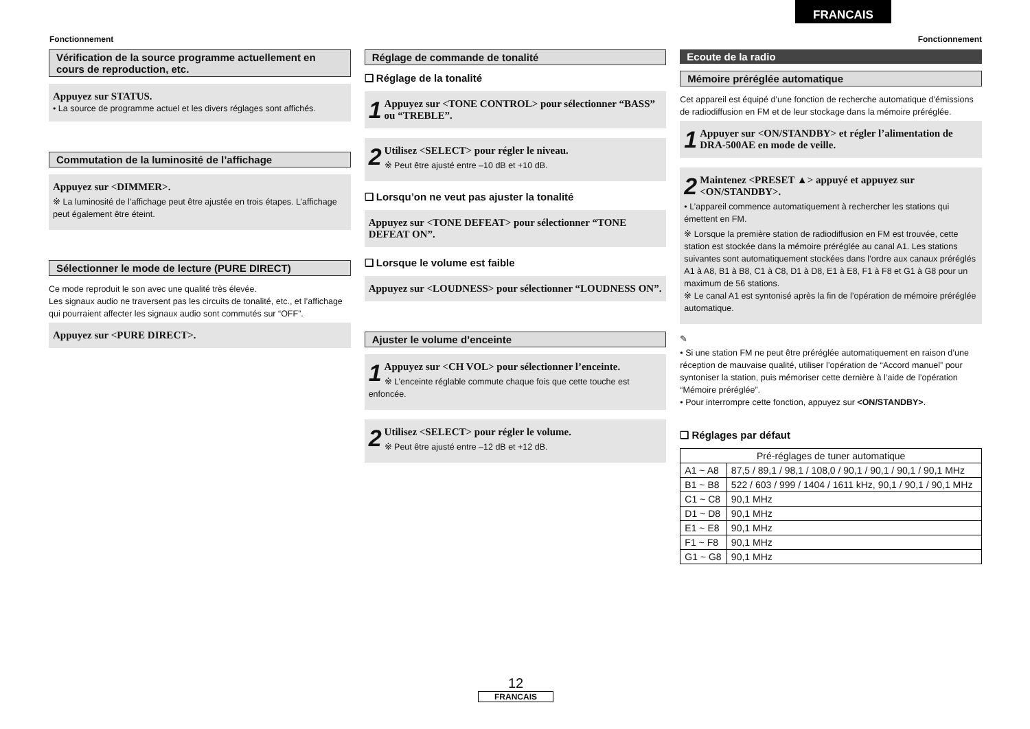FRANCAIS
Fonctionnement Fonctionnement
Vérification de la source programme actuellement en cours de reproduction, etc.
Appuyez sur STATUS.
• La source de programme actuel et les divers réglages sont affichés.
Commutation de la luminosité de l’affichage
Appuyez sur <DIMMER>.
※ La luminosité de l’affichage peut être ajustée en trois étapes. L’affichage peut également être éteint.
Sélectionner le mode de lecture (PURE DIRECT)
Ce mode reproduit le son avec une qualité très élevée.
Les signaux audio ne traversent pas les circuits de tonalité, etc., et l’affichage qui pourraient affecter les signaux audio sont commutés sur “OFF”.
Appuyez sur <PURE DIRECT>.
Réglage de commande de tonalité
❑ Réglage de la tonalité
1
Appuyez sur <TONE CONTROL> pour sélectionner “BASS” ou “TREBLE”.
2
Utilisez <SELECT> pour régler le niveau.
※ Peut être ajusté entre –10 dB et +10 dB.
❑ Lorsqu’on ne veut pas ajuster la tonalité
Appuyez sur <TONE DEFEAT> pour sélectionner “TONE DEFEAT ON”.
❑ Lorsque le volume est faible
Appuyez sur <LOUDNESS> pour sélectionner “LOUDNESS ON”.
Ajuster le volume d’enceinte
1
Appuyez sur <CH VOL> pour sélectionner l’enceinte.
※ L’enceinte réglable commute chaque fois que cette touche est enfoncée.
2
Utilisez <SELECT> pour régler le volume.
※ Peut être ajusté entre –12 dB et +12 dB.
Ecoute de la radio
Mémoire préréglée automatique
Cet appareil est équipé d’une fonction de recherche automatique d’émissions de radiodiffusion en FM et de leur stockage dans la mémoire préréglée.
1
Appuyer sur <ON/STANDBY> et régler l’alimentation de DRA-500AE en mode de veille.
2
Maintenez <PRESET ▲> appuyé et appuyez sur <ON/STANDBY>.
• L’appareil commence automatiquement à rechercher les stations qui émettent en FM.
※ Lorsque la première station de radiodiffusion en FM est trouvée, cette station est stockée dans la mémoire préréglée au canal A1. Les stations suivantes sont automatiquement stockées dans l’ordre aux canaux préréglés A1 à A8, B1 à B8, C1 à C8, D1 à D8, E1 à E8, F1 à F8 et G1 à G8 pour un maximum de 56 stations.
※ Le canal A1 est syntonisé après la fin de l’opération de mémoire préréglée automatique.
✎
• Si une station FM ne peut être préréglée automatiquement en raison d’une réception de mauvaise qualité, utiliser l’opération de “Accord manuel” pour syntoniser la station, puis mémoriser cette dernière à l’aide de l’opération “Mémoire préréglée”.
• Pour interrompre cette fonction, appuyez sur <ON/STANDBY>.
❑ Réglages par défaut
| Pré-réglages de tuner automatique | |
| --- | --- |
| A1 ~ A8 | 87,5 / 89,1 / 98,1 / 108,0 / 90,1 / 90,1 / 90,1 / 90,1 MHz |
| B1 ~ B8 | 522 / 603 / 999 / 1404 / 1611 kHz, 90,1 / 90,1 / 90,1 MHz |
| C1 ~ C8 | 90,1 MHz |
| D1 ~ D8 | 90,1 MHz |
| E1 ~ E8 | 90,1 MHz |
| F1 ~ F8 | 90,1 MHz |
| G1 ~ G8 | 90,1 MHz |
12
FRANCAIS